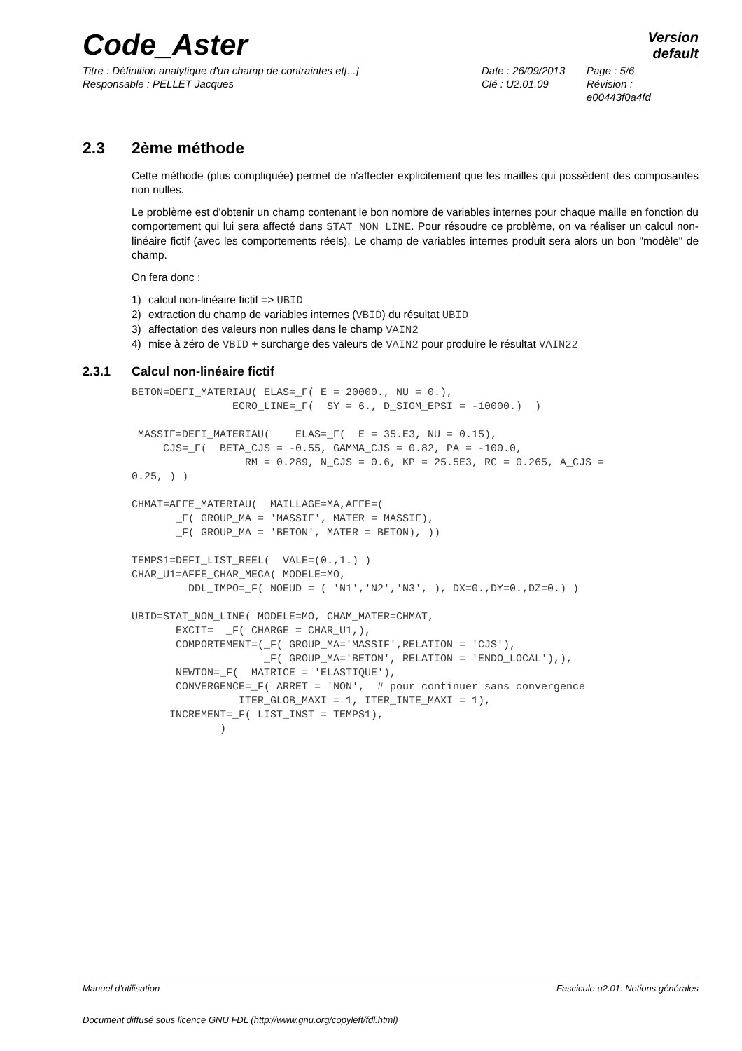Code_Aster
Version
default
Titre : Définition analytique d'un champ de contraintes et[...]
Responsable : PELLET Jacques
Date : 26/09/2013
Clé : U2.01.09
Page : 5/6
Révision :
e00443f0a4fd
2.3 2ème méthode
Cette méthode (plus compliquée) permet de n'affecter explicitement que les mailles qui possèdent des composantes non nulles.
Le problème est d'obtenir un champ contenant le bon nombre de variables internes pour chaque maille en fonction du comportement qui lui sera affecté dans STAT_NON_LINE. Pour résoudre ce problème, on va réaliser un calcul non-linéaire fictif (avec les comportements réels). Le champ de variables internes produit sera alors un bon "modèle" de champ.
On fera donc :
1) calcul non-linéaire fictif => UBID
2) extraction du champ de variables internes (VBID) du résultat UBID
3) affectation des valeurs non nulles dans le champ VAIN2
4) mise à zéro de VBID + surcharge des valeurs de VAIN2 pour produire le résultat VAIN22
2.3.1 Calcul non-linéaire fictif
BETON=DEFI_MATERIAU( ELAS=_F( E = 20000., NU = 0.),
                ECRO_LINE=_F(  SY = 6., D_SIGM_EPSI = -10000.)  )

 MASSIF=DEFI_MATERIAU(    ELAS=_F(  E = 35.E3, NU = 0.15),
     CJS=_F(  BETA_CJS = -0.55, GAMMA_CJS = 0.82, PA = -100.0,
                  RM = 0.289, N_CJS = 0.6, KP = 25.5E3, RC = 0.265, A_CJS =
0.25, ) )

CHMAT=AFFE_MATERIAU(  MAILLAGE=MA,AFFE=(
       _F( GROUP_MA = 'MASSIF', MATER = MASSIF),
       _F( GROUP_MA = 'BETON', MATER = BETON), ))

TEMPS1=DEFI_LIST_REEL(  VALE=(0.,1.) )
CHAR_U1=AFFE_CHAR_MECA( MODELE=MO,
         DDL_IMPO=_F( NOEUD = ( 'N1','N2','N3', ), DX=0.,DY=0.,DZ=0.) )

UBID=STAT_NON_LINE( MODELE=MO, CHAM_MATER=CHMAT,
       EXCIT=  _F( CHARGE = CHAR_U1,),
       COMPORTEMENT=(_F( GROUP_MA='MASSIF',RELATION = 'CJS'),
                     _F( GROUP_MA='BETON', RELATION = 'ENDO_LOCAL'),),
       NEWTON=_F(  MATRICE = 'ELASTIQUE'),
       CONVERGENCE=_F( ARRET = 'NON',  # pour continuer sans convergence
                 ITER_GLOB_MAXI = 1, ITER_INTE_MAXI = 1),
      INCREMENT=_F( LIST_INST = TEMPS1),
              )
Manuel d'utilisation Fascicule u2.01: Notions générales
Document diffusé sous licence GNU FDL (http://www.gnu.org/copyleft/fdl.html)